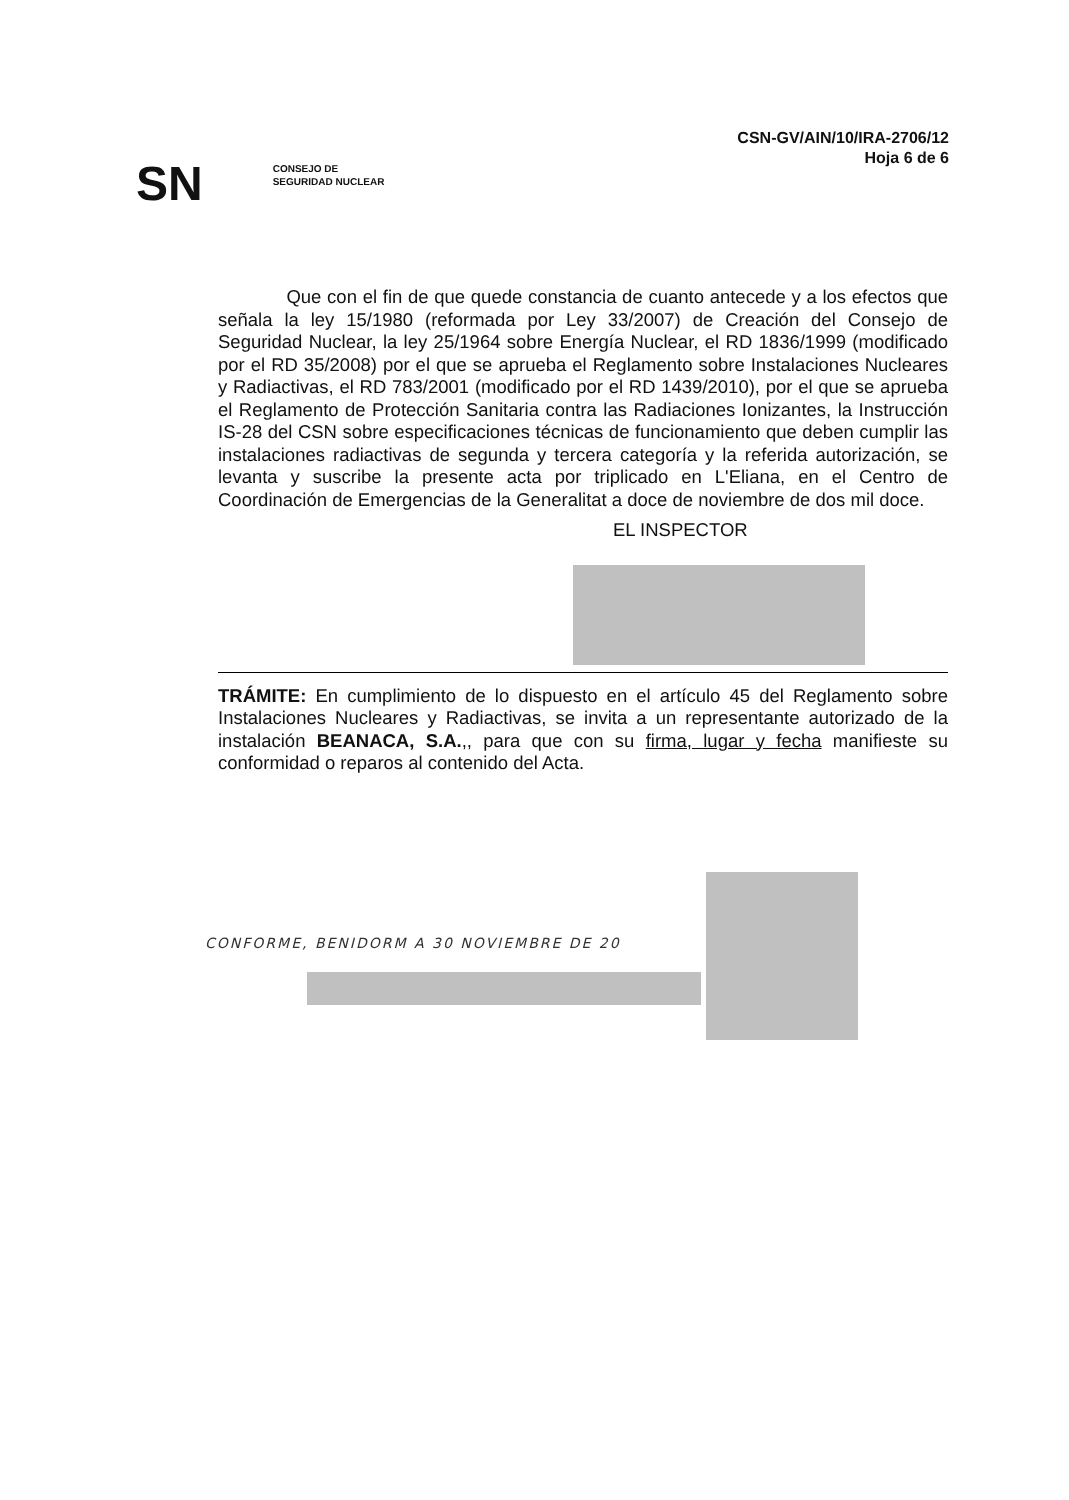CSN-GV/AIN/10/IRA-2706/12
Hoja 6 de 6
SN
CONSEJO DE
SEGURIDAD NUCLEAR
Que con el fin de que quede constancia de cuanto antecede y a los efectos que señala la ley 15/1980 (reformada por Ley 33/2007) de Creación del Consejo de Seguridad Nuclear, la ley 25/1964 sobre Energía Nuclear, el RD 1836/1999 (modificado por el RD 35/2008) por el que se aprueba el Reglamento sobre Instalaciones Nucleares y Radiactivas, el RD 783/2001 (modificado por el RD 1439/2010), por el que se aprueba el Reglamento de Protección Sanitaria contra las Radiaciones Ionizantes, la Instrucción IS-28 del CSN sobre especificaciones técnicas de funcionamiento que deben cumplir las instalaciones radiactivas de segunda y tercera categoría y la referida autorización, se levanta y suscribe la presente acta por triplicado en L'Eliana, en el Centro de Coordinación de Emergencias de la Generalitat a doce de noviembre de dos mil doce.
EL INSPECTOR
TRÁMITE: En cumplimiento de lo dispuesto en el artículo 45 del Reglamento sobre Instalaciones Nucleares y Radiactivas, se invita a un representante autorizado de la instalación BEANACA, S.A.,, para que con su firma, lugar y fecha manifieste su conformidad o reparos al contenido del Acta.
CONFORME, BENIDORM A 30 NOVIEMBRE DE 20